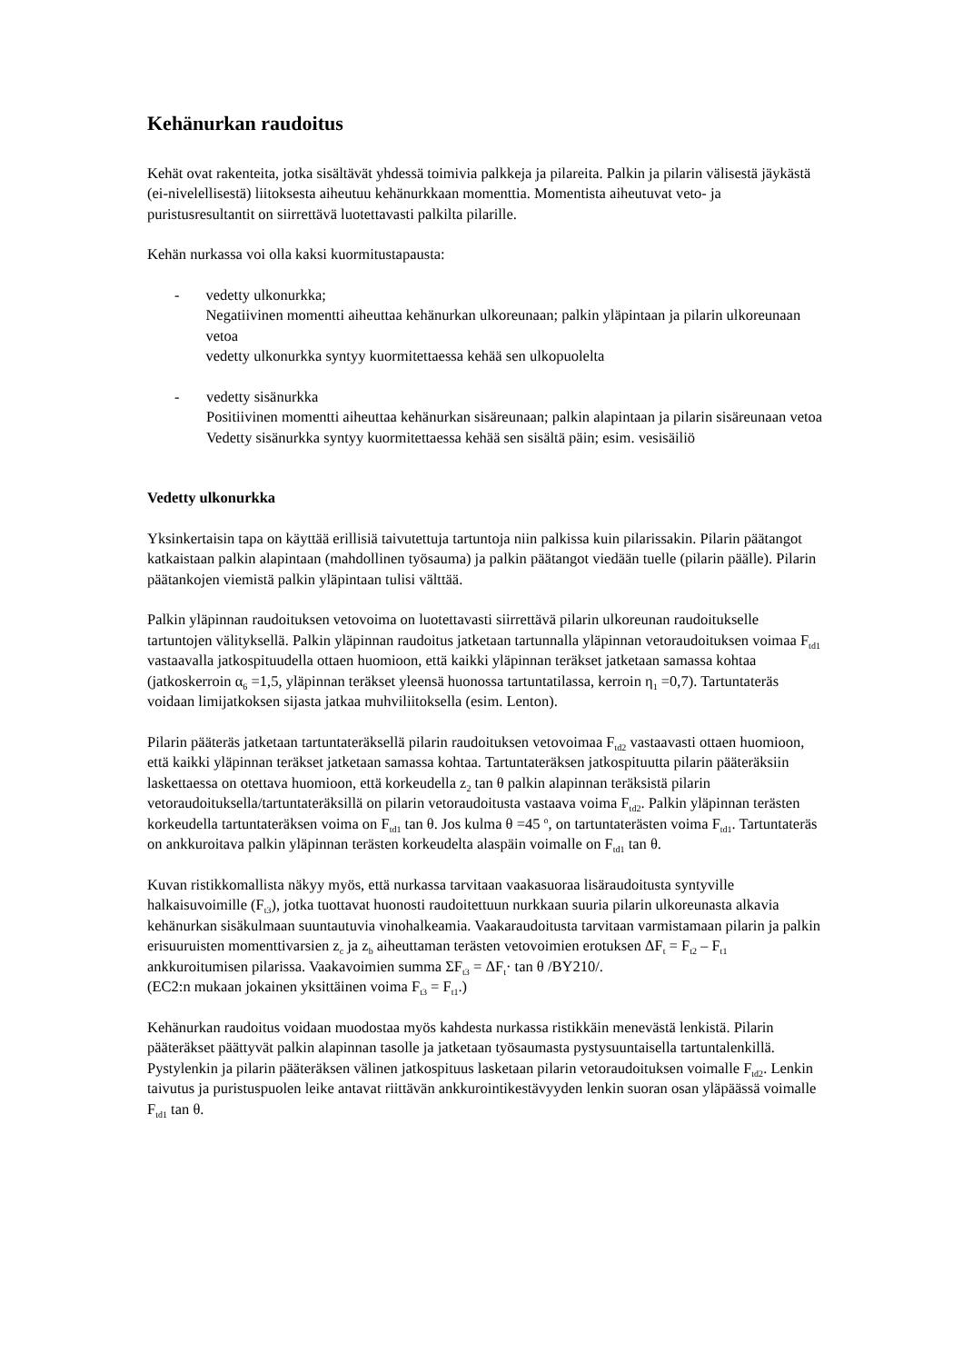Kehänurkan raudoitus
Kehät ovat rakenteita, jotka sisältävät yhdessä toimivia palkkeja ja pilareita. Palkin ja pilarin välisestä jäykästä (ei-nivelellisestä) liitoksesta aiheutuu kehänurkkaan momenttia. Momentista aiheutuvat veto- ja puristusresultantit on siirrettävä luotettavasti palkilta pilarille.
Kehän nurkassa voi olla kaksi kuormitustapausta:
- vedetty ulkonurkka;
Negatiivinen momentti aiheuttaa kehänurkan ulkoreunaan; palkin yläpintaan ja pilarin ulkoreunaan vetoa
vedetty ulkonurkka syntyy kuormitettaessa kehää sen ulkopuolelta
- vedetty sisänurkka
Positiivinen momentti aiheuttaa kehänurkan sisäreunaan; palkin alapintaan ja pilarin sisäreunaan vetoa
Vedetty sisänurkka syntyy kuormitettaessa kehää sen sisältä päin; esim. vesisäiliö
Vedetty ulkonurkka
Yksinkertaisin tapa on käyttää erillisiä taivutettuja tartuntoja niin palkissa kuin pilarissakin. Pilarin päätangot katkaistaan palkin alapintaan (mahdollinen työsauma) ja palkin päätangot viedään tuelle (pilarin päälle). Pilarin päätankojen viemistä palkin yläpintaan tulisi välttää.
Palkin yläpinnan raudoituksen vetovoima on luotettavasti siirrettävä pilarin ulkoreunan raudoitukselle tartuntojen välityksellä. Palkin yläpinnan raudoitus jatketaan tartunnalla yläpinnan vetoraudoituksen voimaa F<sub>td1</sub> vastaavalla jatkospituudella ottaen huomioon, että kaikki yläpinnan teräkset jatketaan samassa kohtaa (jatkoskerroin α<sub>6</sub> =1,5, yläpinnan teräkset yleensä huonossa tartuntatilassa, kerroin η<sub>1</sub> =0,7). Tartuntateräs voidaan limijatkoksen sijasta jatkaa muhviliitoksella (esim. Lenton).
Pilarin pääteräs jatketaan tartuntateräksellä pilarin raudoituksen vetovoimaa F<sub>td2</sub> vastaavasti ottaen huomioon, että kaikki yläpinnan teräkset jatketaan samassa kohtaa. Tartuntateräksen jatkospituutta pilarin pääteräksiin laskettaessa on otettava huomioon, että korkeudella z<sub>2</sub> tan θ palkin alapinnan teräksistä pilarin vetoraudoituksella/tartuntateräksillä on pilarin vetoraudoitusta vastaava voima F<sub>td2</sub>. Palkin yläpinnan terästen korkeudella tartuntateräksen voima on F<sub>td1</sub> tan θ. Jos kulma θ =45 <sup>o</sup>, on tartuntaterästen voima F<sub>td1</sub>. Tartuntateräs on ankkuroitava palkin yläpinnan terästen korkeudelta alaspäin voimalle on F<sub>td1</sub> tan θ.
Kuvan ristikkomallista näkyy myös, että nurkassa tarvitaan vaakasuoraa lisäraudoitusta syntyville halkaisuvoimille (F<sub>t3</sub>), jotka tuottavat huonosti raudoitettuun nurkkaan suuria pilarin ulkoreunasta alkavia kehänurkan sisäkulmaan suuntautuvia vinohalkeamia. Vaakaraudoitusta tarvitaan varmistamaan pilarin ja palkin erisuuruisten momenttivarsien z<sub>c</sub> ja z<sub>b</sub> aiheuttaman terästen vetovoimien erotuksen ΔF<sub>t</sub> = F<sub>t2</sub> – F<sub>t1</sub> ankkuroitumisen pilarissa. Vaakavoimien summa ΣF<sub>t3</sub> = ΔF<sub>t</sub>· tan θ /BY210/.
(EC2:n mukaan jokainen yksittäinen voima F<sub>t3</sub> = F<sub>t1</sub>.)
Kehänurkan raudoitus voidaan muodostaa myös kahdesta nurkassa ristikkäin menevästä lenkistä. Pilarin pääteräkset päättyvät palkin alapinnan tasolle ja jatketaan työsaumasta pystysuuntaisella tartuntalenkillä. Pystylenkin ja pilarin pääteräksen välinen jatkospituus lasketaan pilarin vetoraudoituksen voimalle F<sub>td2</sub>. Lenkin taivutus ja puristuspuolen leike antavat riittävän ankkurointikestävyyden lenkin suoran osan yläpäässä voimalle F<sub>td1</sub> tan θ.